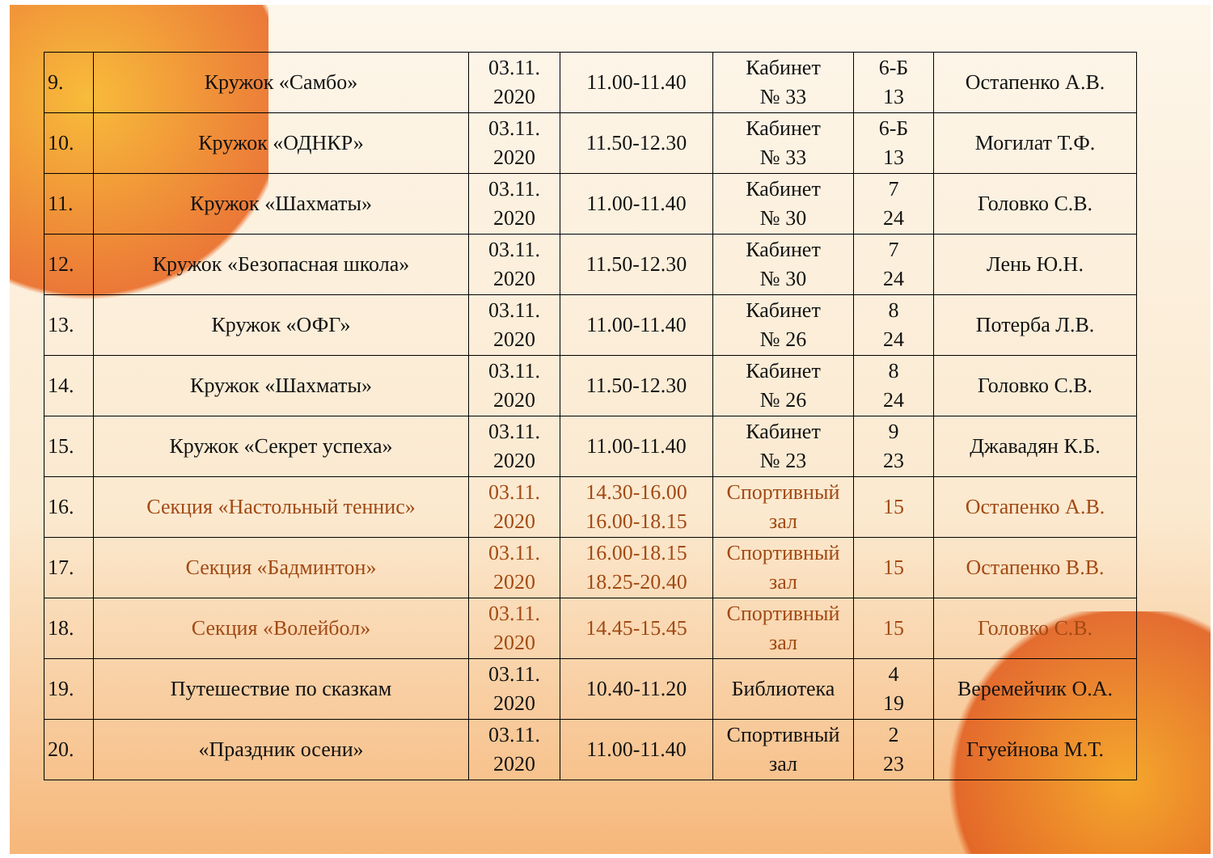| 9. | Кружок «Самбо» | 03.11. 2020 | 11.00-11.40 | Кабинет № 33 | 6-Б 13 | Остапенко А.В. |
| 10. | Кружок «ОДНКР» | 03.11. 2020 | 11.50-12.30 | Кабинет № 33 | 6-Б 13 | Могилат Т.Ф. |
| 11. | Кружок «Шахматы» | 03.11. 2020 | 11.00-11.40 | Кабинет № 30 | 7 24 | Головко С.В. |
| 12. | Кружок «Безопасная школа» | 03.11. 2020 | 11.50-12.30 | Кабинет № 30 | 7 24 | Лень Ю.Н. |
| 13. | Кружок «ОФГ» | 03.11. 2020 | 11.00-11.40 | Кабинет № 26 | 8 24 | Потерба Л.В. |
| 14. | Кружок «Шахматы» | 03.11. 2020 | 11.50-12.30 | Кабинет № 26 | 8 24 | Головко С.В. |
| 15. | Кружок «Секрет успеха» | 03.11. 2020 | 11.00-11.40 | Кабинет № 23 | 9 23 | Джавадян К.Б. |
| 16. | Секция «Настольный теннис» | 03.11. 2020 | 14.30-16.00 16.00-18.15 | Спортивный зал | 15 | Остапенко А.В. |
| 17. | Секция «Бадминтон» | 03.11. 2020 | 16.00-18.15 18.25-20.40 | Спортивный зал | 15 | Остапенко В.В. |
| 18. | Секция «Волейбол» | 03.11. 2020 | 14.45-15.45 | Спортивный зал | 15 | Головко С.В. |
| 19. | Путешествие по сказкам | 03.11. 2020 | 10.40-11.20 | Библиотека | 4 19 | Веремейчик О.А. |
| 20. | «Праздник осени» | 03.11. 2020 | 11.00-11.40 | Спортивный зал | 2 23 | Ггуейнова М.Т. |